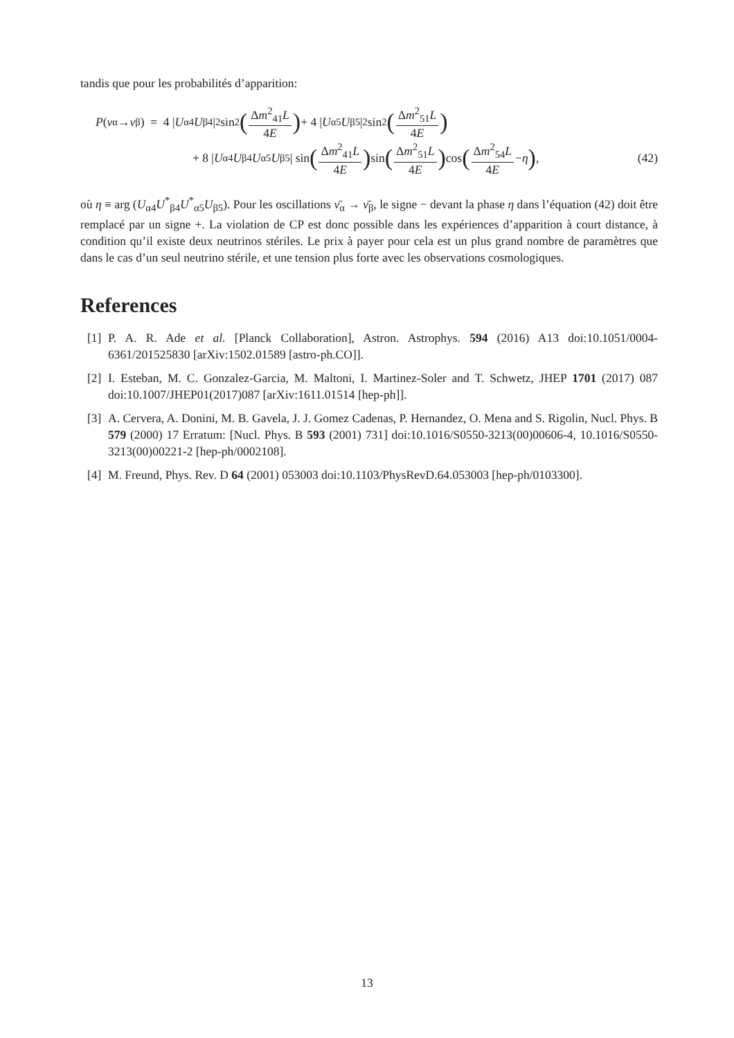tandis que pour les probabilités d’apparition:
P (ν<sub>α</sub> → ν<sub>β</sub>) = 4 | U<sub>α4</sub> U<sub>β4</sub>|<sup>2</sup> sin<sup>2</sup> (Δm<sup>2</sup><sub>41</sub>L 4E) + 4 | U<sub>α5</sub> U<sub>β5</sub>|<sup>2</sup> sin<sup>2</sup> (Δm<sup>2</sup><sub>51</sub>L 4E)
+ 8 | U<sub>α4</sub> U<sub>β4</sub> U<sub>α5</sub> U<sub>β5</sub>| sin (Δm<sup>2</sup><sub>41</sub>L 4E) sin (Δm<sup>2</sup><sub>51</sub>L 4E) cos (Δm<sup>2</sup><sub>54</sub>L 4E − η) , (42)
où η ≡ arg (U<sub>α4</sub>U<sup>*</sup><sub>β4</sub>U<sup>*</sup><sub>α5</sub>U<sub>β5</sub>). Pour les oscillations ν̄<sub>α</sub> → ν̄<sub>β</sub>, le signe − devant la phase η dans l’équation (42) doit être remplacé par un signe +. La violation de CP est donc possible dans les expériences d’apparition à court distance, à condition qu’il existe deux neutrinos stériles. Le prix à payer pour cela est un plus grand nombre de paramètres que dans le cas d’un seul neutrino stérile, et une tension plus forte avec les observations cosmologiques.
References
[1] P. A. R. Ade et al. [Planck Collaboration], Astron. Astrophys. 594 (2016) A13 doi:10.1051/0004-6361/201525830 [arXiv:1502.01589 [astro-ph.CO]].
[2] I. Esteban, M. C. Gonzalez-Garcia, M. Maltoni, I. Martinez-Soler and T. Schwetz, JHEP 1701 (2017) 087 doi:10.1007/JHEP01(2017)087 [arXiv:1611.01514 [hep-ph]].
[3] A. Cervera, A. Donini, M. B. Gavela, J. J. Gomez Cadenas, P. Hernandez, O. Mena and S. Rigolin, Nucl. Phys. B 579 (2000) 17 Erratum: [Nucl. Phys. B 593 (2001) 731] doi:10.1016/S0550-3213(00)00606-4, 10.1016/S0550-3213(00)00221-2 [hep-ph/0002108].
[4] M. Freund, Phys. Rev. D 64 (2001) 053003 doi:10.1103/PhysRevD.64.053003 [hep-ph/0103300].
13